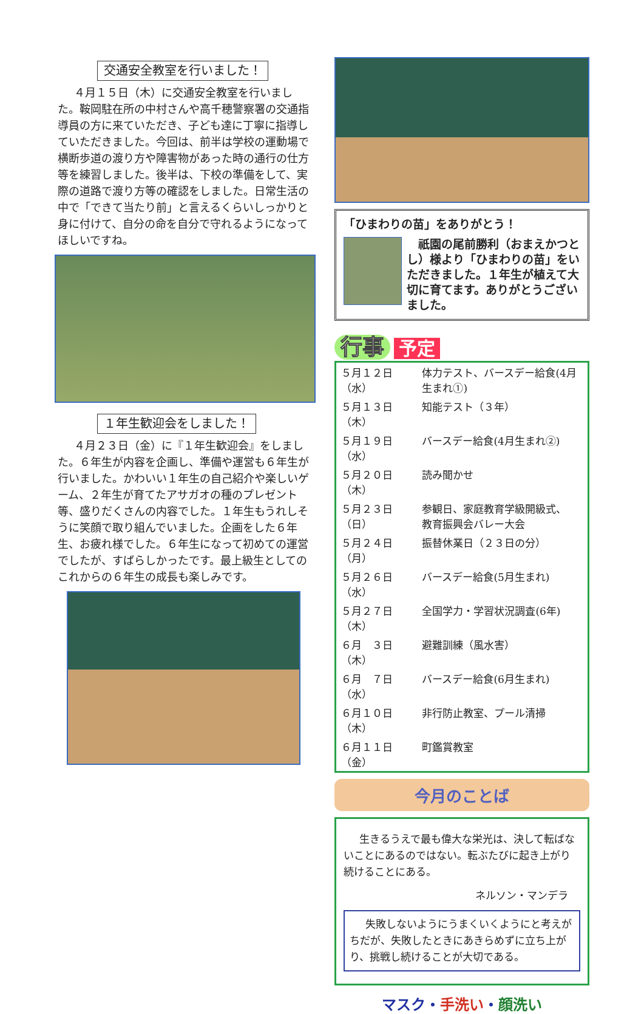交通安全教室を行いました！
４月１５日（木）に交通安全教室を行いました。鞍岡駐在所の中村さんや高千穂警察署の交通指導員の方に来ていただき、子ども達に丁寧に指導していただきました。今回は、前半は学校の運動場で横断歩道の渡り方や障害物があった時の通行の仕方等を練習しました。後半は、下校の準備をして、実際の道路で渡り方等の確認をしました。日常生活の中で「できて当たり前」と言えるくらいしっかりと身に付けて、自分の命を自分で守れるようになってほしいですね。
１年生歓迎会をしました！
４月２３日（金）に『１年生歓迎会』をしました。６年生が内容を企画し、準備や運営も６年生が行いました。かわいい１年生の自己紹介や楽しいゲーム、２年生が育てたアサガオの種のプレゼント等、盛りだくさんの内容でした。１年生もうれしそうに笑顔で取り組んでいました。企画をした６年生、お疲れ様でした。６年生になって初めての運営でしたが、すばらしかったです。最上級生としてのこれからの６年生の成長も楽しみです。
「ひまわりの苗」をありがとう！
　祇園の尾前勝利（おまえかつとし）様より「ひまわりの苗」をいただきました。１年生が植えて大切に育てます。ありがとうございました。
行事 予定
| ５月１２日（水） | 体力テスト、バースデー給食(4月生まれ①) |
| ５月１３日（木） | 知能テスト（３年） |
| ５月１９日（水） | バースデー給食(4月生まれ②) |
| ５月２０日（木） | 読み聞かせ |
| ５月２３日（日） | 参観日、家庭教育学級開級式、 教育振興会バレー大会 |
| ５月２４日（月） | 振替休業日（２３日の分） |
| ５月２６日（水） | バースデー給食(5月生まれ) |
| ５月２７日（木） | 全国学力・学習状況調査(6年) |
| ６月 ３日（木） | 避難訓練（風水害） |
| ６月 ７日（水） | バースデー給食(6月生まれ) |
| ６月１０日（木） | 非行防止教室、プール清掃 |
| ６月１１日（金） | 町鑑賞教室 |
今月のことば
生きるうえで最も偉大な栄光は、決して転ばないことにあるのではない。転ぶたびに起き上がり続けることにある。
ネルソン・マンデラ
失敗しないようにうまくいくようにと考えがちだが、失敗したときにあきらめずに立ち上がり、挑戦し続けることが大切である。
マスク・手洗い・顔洗い